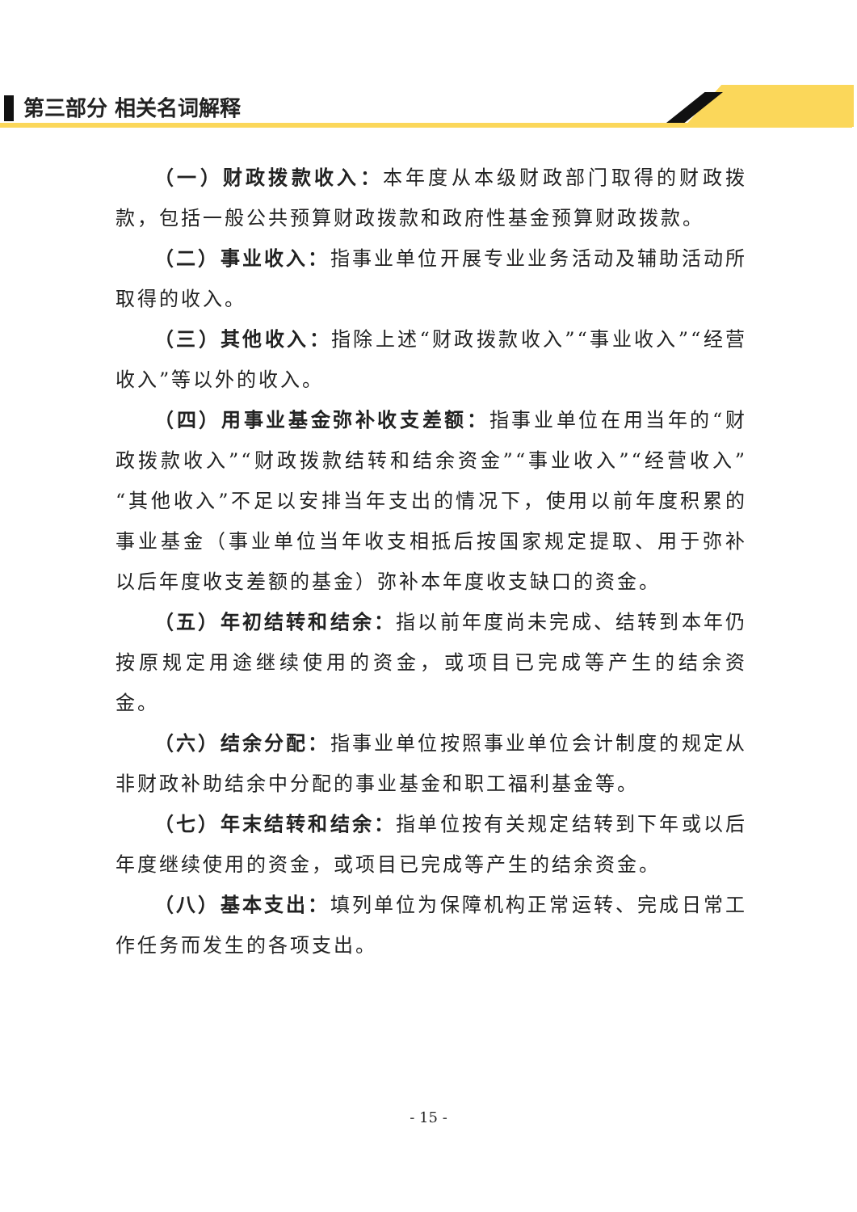第三部分 相关名词解释
（一）财政拨款收入：本年度从本级财政部门取得的财政拨款，包括一般公共预算财政拨款和政府性基金预算财政拨款。
（二）事业收入：指事业单位开展专业业务活动及辅助活动所取得的收入。
（三）其他收入：指除上述“财政拨款收入”“事业收入”“经营收入”等以外的收入。
（四）用事业基金弥补收支差额：指事业单位在用当年的“财政拨款收入”“财政拨款结转和结余资金”“事业收入”“经营收入”“其他收入”不足以安排当年支出的情况下，使用以前年度积累的事业基金（事业单位当年收支相抵后按国家规定提取、用于弥补以后年度收支差额的基金）弥补本年度收支缺口的资金。
（五）年初结转和结余：指以前年度尚未完成、结转到本年仍按原规定用途继续使用的资金，或项目已完成等产生的结余资金。
（六）结余分配：指事业单位按照事业单位会计制度的规定从非财政补助结余中分配的事业基金和职工福利基金等。
（七）年末结转和结余：指单位按有关规定结转到下年或以后年度继续使用的资金，或项目已完成等产生的结余资金。
（八）基本支出：填列单位为保障机构正常运转、完成日常工作任务而发生的各项支出。
- 15 -